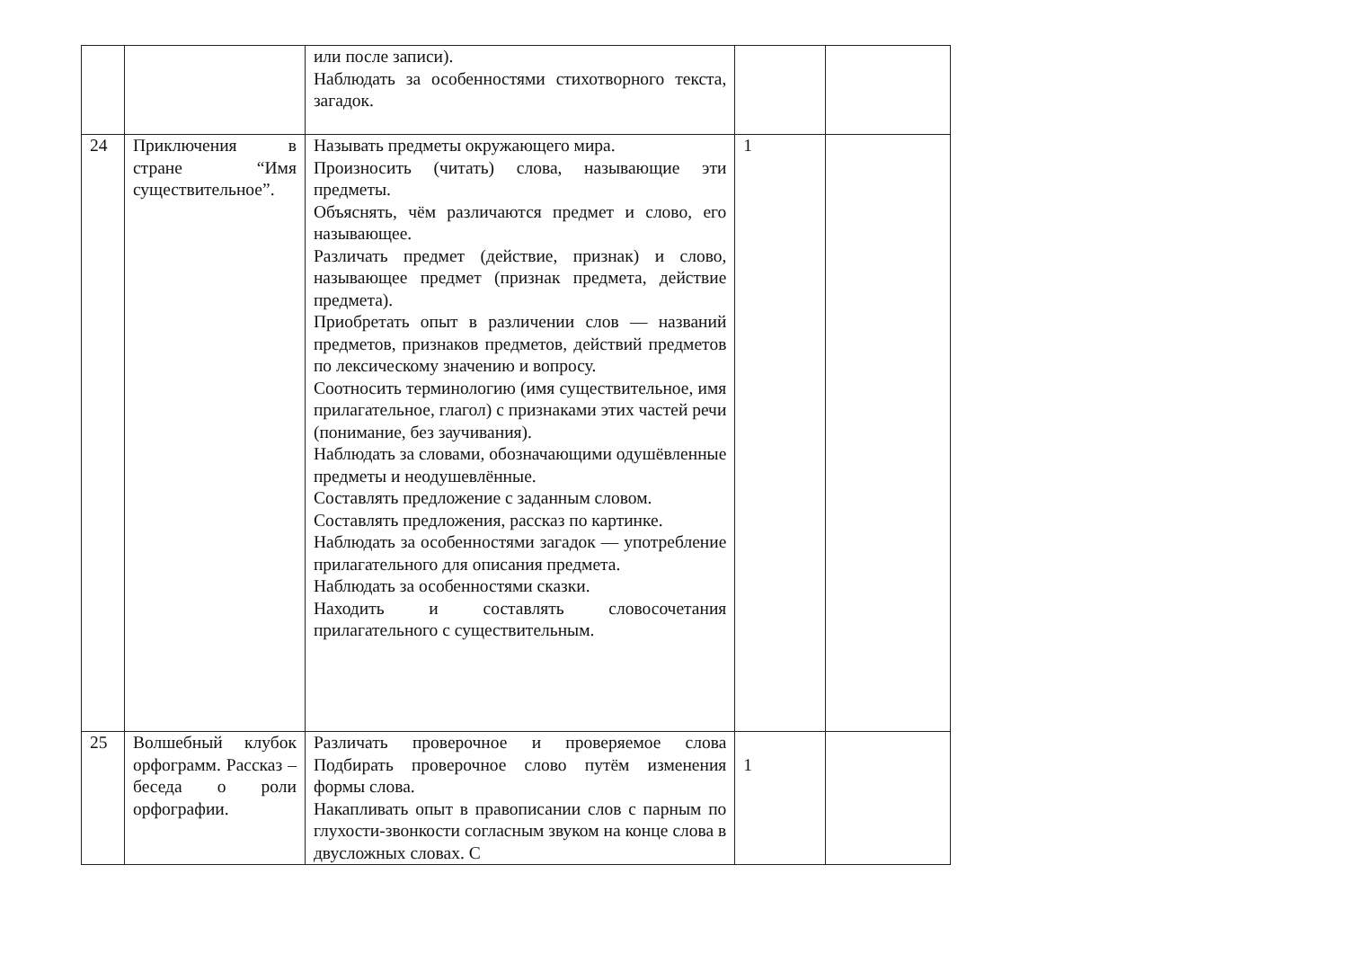| | | или после записи). Наблюдать за особенностями стихотворного текста, загадок. | | |
| 24 | Приключения в стране “Имя существительное”. | Называть предметы окружающего мира. Произносить (читать) слова, называющие эти предметы. Объяснять, чём различаются предмет и слово, его называющее. Различать предмет (действие, признак) и слово, называющее предмет (признак предмета, действие предмета). Приобретать опыт в различении слов — названий предметов, признаков предметов, действий предметов по лексическому значению и вопросу. Соотносить терминологию (имя существительное, имя прилагательное, глагол) с признаками этих частей речи (понимание, без заучивания). Наблюдать за словами, обозначающими одушёвленные предметы и неодушевлённые. Составлять предложение с заданным словом. Составлять предложения, рассказ по картинке. Наблюдать за особенностями загадок — употребление прилагательного для описания предмета. Наблюдать за особенностями сказки. Находить и составлять словосочетания прилагательного с существительным. | 1 | |
| 25 | Волшебный клубок орфограмм. Рассказ – беседа о роли орфографии. | Различать проверочное и проверяемое слова Подбирать проверочное слово путём изменения формы слова. Накапливать опыт в правописании слов с парным по глухости-звонкости согласным звуком на конце слова в двусложных словах. С | 1 | |